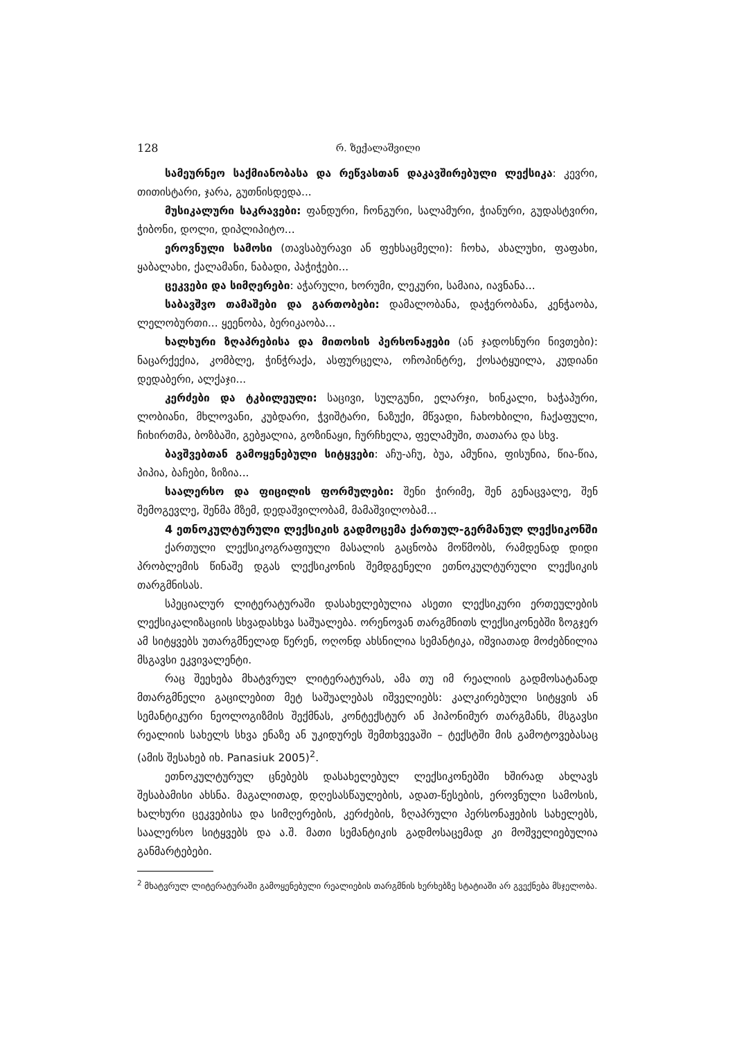128 რ. ზექალაშვილი
სამეურნეო საქმიანობასა და რეწვასთან დაკავშირებული ლექსიკა: კევრი, თითისტარი, ჯარა, გუთნისდედა...
მუსიკალური საკრავები: ფანდური, ჩონგური, სალამური, ჭიანური, გუდასტვირი, ჭიბონი, დოლი, დიპლიპიტო...
ეროვნული სამოსი (თავსაბურავი ან ფეხსაცმელი): ჩოხა, ახალუხი, ფაფახი, ყაბალახი, ქალამანი, ნაბადი, პაჭიჭები...
ცეკვები და სიმღერები: აჭარული, ხორუმი, ლეკური, სამაია, იავნანა...
საბავშვო თამაშები და გართობები: დამალობანა, დაჭერობანა, კენჭაობა, ლელობურთი... ყეენობა, ბერიკაობა...
ხალხური ზღაპრებისა და მითოსის პერსონაჟები (ან ჯადოსნური ნივთები): ნაცარქექია, კომბლე, ჭინჭრაქა, ასფურცელა, ოჩოპინტრე, ქოსატყუილა, კუდიანი დედაბერი, ალქაჯი...
კერძები და ტკბილეული: საცივი, სულგუნი, ელარჯი, ხინკალი, ხაჭაპური, ლობიანი, მხლოვანი, კუბდარი, ჭვიშტარი, ნაზუქი, მწვადი, ჩახოხბილი, ჩაქაფული, ჩიხირთმა, ბოზბაში, გებჟალია, გოზინაყი, ჩურჩხელა, ფელამუში, თათარა და სხვ.
ბავშვებთან გამოყენებული სიტყვები: აჩუ-აჩუ, ბუა, ამუნია, ფისუნია, წია-წია, პიპია, ბაჩები, ზიზია...
საალერსო და ფიცილის ფორმულები: შენი ჭირიმე, შენ გენაცვალე, შენ შემოგევლე, შენმა მზემ, დედაშვილობამ, მამაშვილობამ...
4 ეთნოკულტურული ლექსიკის გადმოცემა ქართულ-გერმანულ ლექსიკონში
ქართული ლექსიკოგრაფიული მასალის გაცნობა მოწმობს, რამდენად დიდი პრობლემის წინაშე დგას ლექსიკონის შემდგენელი ეთნოკულტურული ლექსიკის თარგმნისას.
სპეციალურ ლიტერატურაში დასახელებულია ასეთი ლექსიკური ერთეულების ლექსიკალიზაციის სხვადასხვა საშუალება. ორენოვან თარგმნითს ლექსიკონებში ზოგჯერ ამ სიტყვებს უთარგმნელად წერენ, ოღონდ ახსნილია სემანტიკა, იშვიათად მოძებნილია მსგავსი ეკვივალენტი.
რაც შეეხება მხატვრულ ლიტერატურას, ამა თუ იმ რეალიის გადმოსატანად მთარგმნელი გაცილებით მეტ საშუალებას იშველიებს: კალკირებული სიტყვის ან სემანტიკური ნეოლოგიზმის შექმნას, კონტექსტურ ან ჰიპონიმურ თარგმანს, მსგავსი რეალიის სახელს სხვა ენაზე ან უკიდურეს შემთხვევაში – ტექსტში მის გამოტოვებასაც (ამის შესახებ იხ. Panasiuk 2005)<sup>2</sup>.
ეთნოკულტურულ ცნებებს დასახელებულ ლექსიკონებში ხშირად ახლავს შესაბამისი ახსნა. მაგალითად, დღესასწაულების, ადათ-წესების, ეროვნული სამოსის, ხალხური ცეკვებისა და სიმღერების, კერძების, ზღაპრული პერსონაჟების სახელებს, საალერსო სიტყვებს და ა.შ. მათი სემანტიკის გადმოსაცემად კი მოშველიებულია განმარტებები.
<sup>2</sup> მხატვრულ ლიტერატურაში გამოყენებული რეალიების თარგმნის ხერხებზე სტატიაში არ გვექნება მსჯელობა.